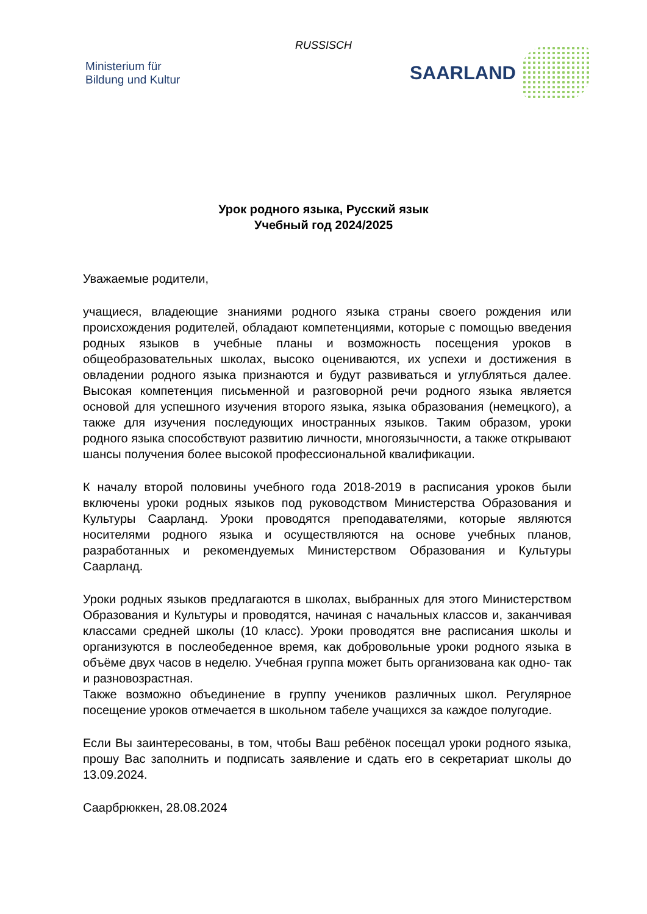RUSSISCH
Ministerium für
Bildung und Kultur
SAARLAND
Урок родного языка, Русский язык
Учебный год 2024/2025
Уважаемые родители,
учащиеся, владеющие знаниями родного языка страны своего рождения или происхождения родителей, обладают компетенциями, которые с помощью введения родных языков в учебные планы и возможность посещения уроков в общеобразовательных школах, высоко оцениваются, их успехи и достижения в овладении родного языка признаются и будут развиваться и углубляться далее. Высокая компетенция письменной и разговорной речи родного языка является основой для успешного изучения второго языка, языка образования (немецкого), а также для изучения последующих иностранных языков. Таким образом, уроки родного языка способствуют развитию личности, многоязычности, а также открывают шансы получения более высокой профессиональной квалификации.
К началу второй половины учебного года 2018-2019 в расписания уроков были включены уроки родных языков под руководством Министерства Образования и Культуры Саарланд. Уроки проводятся преподавателями, которые являются носителями родного языка и осуществляются на основе учебных планов, разработанных и рекомендуемых Министерством Образования и Культуры Саарланд.
Уроки родных языков предлагаются в школах, выбранных для этого Министерством Образования и Культуры и проводятся, начиная с начальных классов и, заканчивая классами средней школы (10 класс). Уроки проводятся вне расписания школы и организуются в послеобеденное время, как добровольные уроки родного языка в объёме двух часов в неделю. Учебная группа может быть организована как одно- так и разновозрастная.
Также возможно объединение в группу учеников различных школ. Регулярное посещение уроков отмечается в школьном табеле учащихся за каждое полугодие.
Если Вы заинтересованы, в том, чтобы Ваш ребёнок посещал уроки родного языка, прошу Вас заполнить и подписать заявление и сдать его в секретариат школы до 13.09.2024.
Саарбрюккен, 28.08.2024